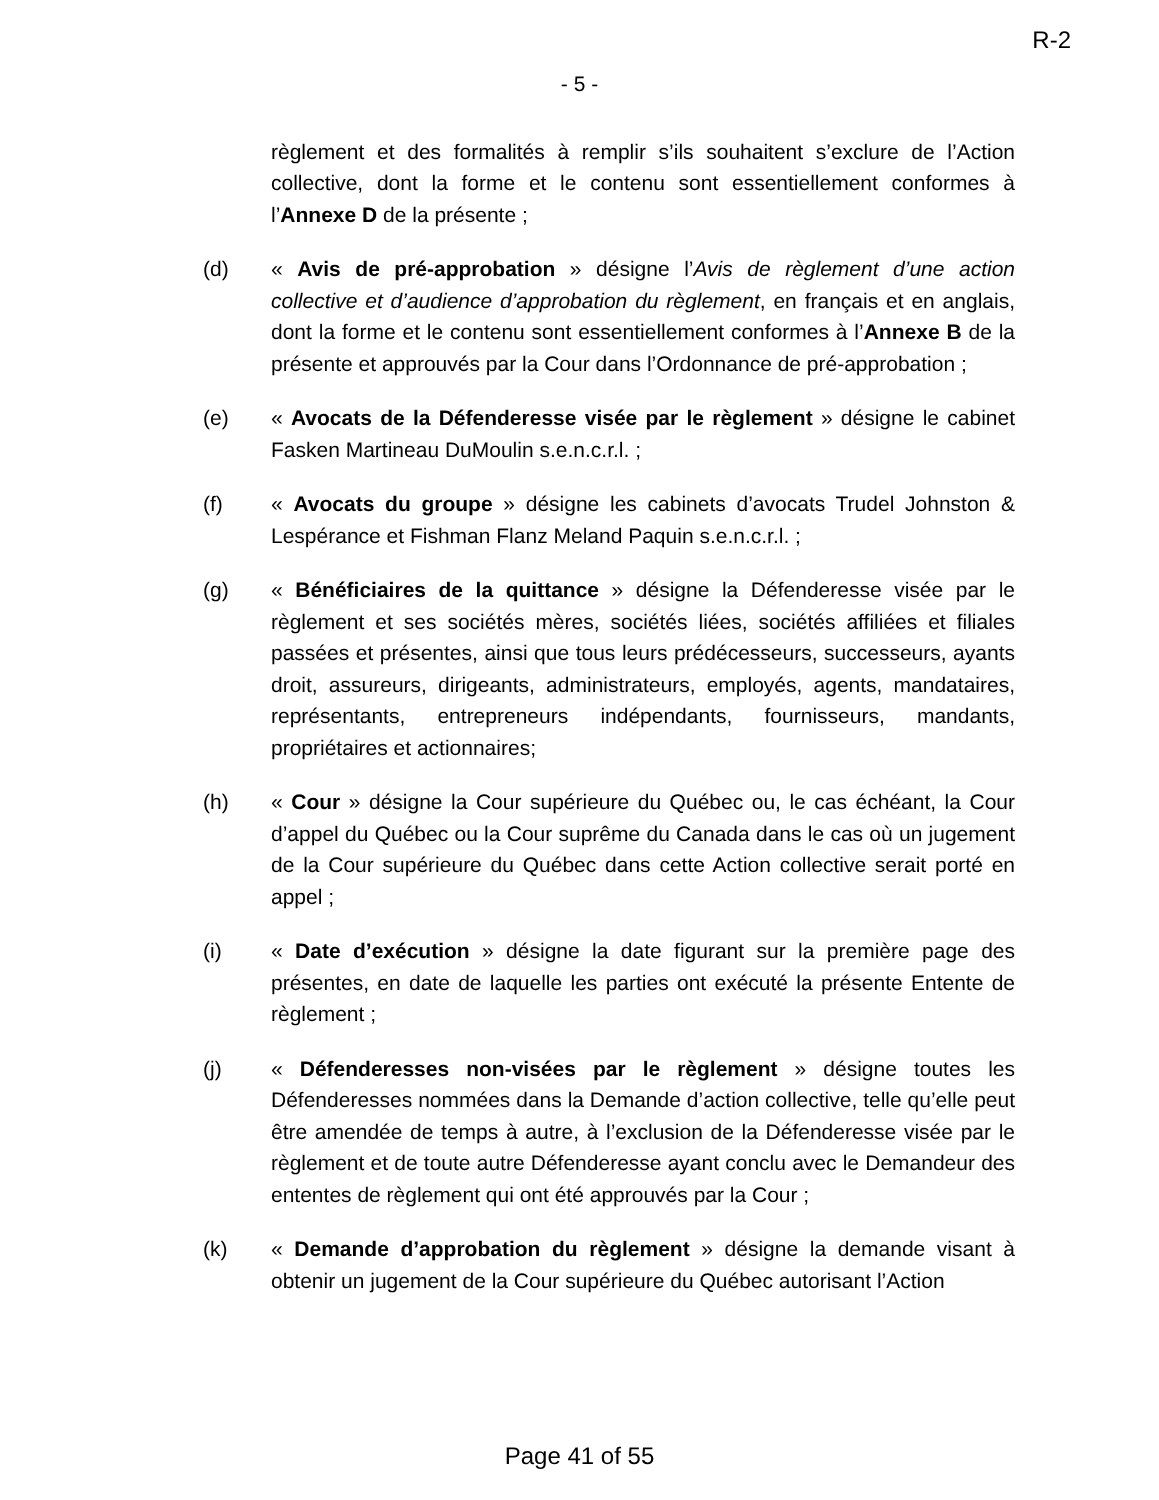R-2
- 5 -
règlement et des formalités à remplir s’ils souhaitent s’exclure de l’Action collective, dont la forme et le contenu sont essentiellement conformes à l’Annexe D de la présente ;
(d) « Avis de pré-approbation » désigne l’Avis de règlement d’une action collective et d’audience d’approbation du règlement, en français et en anglais, dont la forme et le contenu sont essentiellement conformes à l’Annexe B de la présente et approuvés par la Cour dans l’Ordonnance de pré-approbation ;
(e) « Avocats de la Défenderesse visée par le règlement » désigne le cabinet Fasken Martineau DuMoulin s.e.n.c.r.l. ;
(f) « Avocats du groupe » désigne les cabinets d’avocats Trudel Johnston & Lespérance et Fishman Flanz Meland Paquin s.e.n.c.r.l. ;
(g) « Bénéficiaires de la quittance » désigne la Défenderesse visée par le règlement et ses sociétés mères, sociétés liées, sociétés affiliées et filiales passées et présentes, ainsi que tous leurs prédécesseurs, successeurs, ayants droit, assureurs, dirigeants, administrateurs, employés, agents, mandataires, représentants, entrepreneurs indépendants, fournisseurs, mandants, propriétaires et actionnaires;
(h) « Cour » désigne la Cour supérieure du Québec ou, le cas échéant, la Cour d’appel du Québec ou la Cour suprême du Canada dans le cas où un jugement de la Cour supérieure du Québec dans cette Action collective serait porté en appel ;
(i) « Date d’exécution » désigne la date figurant sur la première page des présentes, en date de laquelle les parties ont exécuté la présente Entente de règlement ;
(j) « Défenderesses non-visées par le règlement » désigne toutes les Défenderesses nommées dans la Demande d’action collective, telle qu’elle peut être amendée de temps à autre, à l’exclusion de la Défenderesse visée par le règlement et de toute autre Défenderesse ayant conclu avec le Demandeur des ententes de règlement qui ont été approuvés par la Cour ;
(k) « Demande d’approbation du règlement » désigne la demande visant à obtenir un jugement de la Cour supérieure du Québec autorisant l’Action
Page 41 of 55